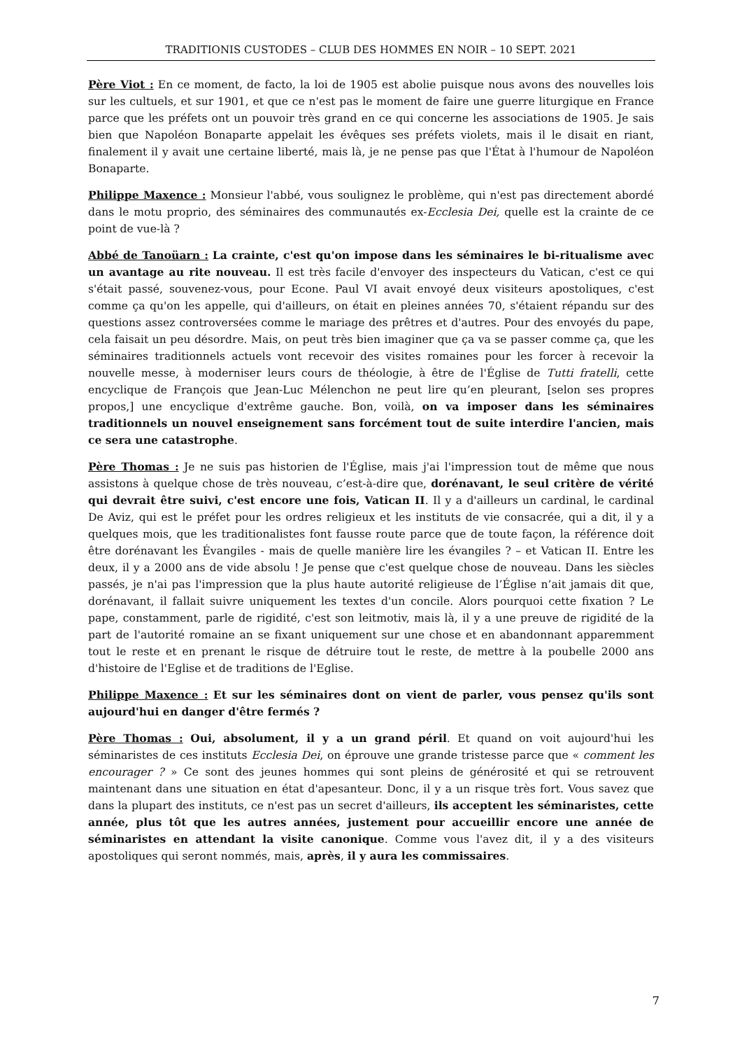TRADITIONIS CUSTODES – CLUB DES HOMMES EN NOIR – 10 SEPT. 2021
Père Viot : En ce moment, de facto, la loi de 1905 est abolie puisque nous avons des nouvelles lois sur les cultuels, et sur 1901, et que ce n'est pas le moment de faire une guerre liturgique en France parce que les préfets ont un pouvoir très grand en ce qui concerne les associations de 1905. Je sais bien que Napoléon Bonaparte appelait les évêques ses préfets violets, mais il le disait en riant, finalement il y avait une certaine liberté, mais là, je ne pense pas que l'État à l'humour de Napoléon Bonaparte.
Philippe Maxence : Monsieur l'abbé, vous soulignez le problème, qui n'est pas directement abordé dans le motu proprio, des séminaires des communautés ex-Ecclesia Dei, quelle est la crainte de ce point de vue-là ?
Abbé de Tanoüarn : La crainte, c'est qu'on impose dans les séminaires le bi-ritualisme avec un avantage au rite nouveau. Il est très facile d'envoyer des inspecteurs du Vatican, c'est ce qui s'était passé, souvenez-vous, pour Econe. Paul VI avait envoyé deux visiteurs apostoliques, c'est comme ça qu'on les appelle, qui d'ailleurs, on était en pleines années 70, s'étaient répandu sur des questions assez controversées comme le mariage des prêtres et d'autres. Pour des envoyés du pape, cela faisait un peu désordre. Mais, on peut très bien imaginer que ça va se passer comme ça, que les séminaires traditionnels actuels vont recevoir des visites romaines pour les forcer à recevoir la nouvelle messe, à moderniser leurs cours de théologie, à être de l'Église de Tutti fratelli, cette encyclique de François que Jean-Luc Mélenchon ne peut lire qu’en pleurant, [selon ses propres propos,] une encyclique d'extrême gauche. Bon, voilà, on va imposer dans les séminaires traditionnels un nouvel enseignement sans forcément tout de suite interdire l'ancien, mais ce sera une catastrophe.
Père Thomas : Je ne suis pas historien de l'Église, mais j'ai l'impression tout de même que nous assistons à quelque chose de très nouveau, c’est-à-dire que, dorénavant, le seul critère de vérité qui devrait être suivi, c'est encore une fois, Vatican II. Il y a d'ailleurs un cardinal, le cardinal De Aviz, qui est le préfet pour les ordres religieux et les instituts de vie consacrée, qui a dit, il y a quelques mois, que les traditionalistes font fausse route parce que de toute façon, la référence doit être dorénavant les Évangiles - mais de quelle manière lire les évangiles ? – et Vatican II. Entre les deux, il y a 2000 ans de vide absolu ! Je pense que c'est quelque chose de nouveau. Dans les siècles passés, je n'ai pas l'impression que la plus haute autorité religieuse de l’Église n’ait jamais dit que, dorénavant, il fallait suivre uniquement les textes d'un concile. Alors pourquoi cette fixation ? Le pape, constamment, parle de rigidité, c'est son leitmotiv, mais là, il y a une preuve de rigidité de la part de l'autorité romaine an se fixant uniquement sur une chose et en abandonnant apparemment tout le reste et en prenant le risque de détruire tout le reste, de mettre à la poubelle 2000 ans d'histoire de l'Eglise et de traditions de l'Eglise.
Philippe Maxence : Et sur les séminaires dont on vient de parler, vous pensez qu'ils sont aujourd'hui en danger d'être fermés ?
Père Thomas : Oui, absolument, il y a un grand péril. Et quand on voit aujourd'hui les séminaristes de ces instituts Ecclesia Dei, on éprouve une grande tristesse parce que « comment les encourager ? » Ce sont des jeunes hommes qui sont pleins de générosité et qui se retrouvent maintenant dans une situation en état d'apesanteur. Donc, il y a un risque très fort. Vous savez que dans la plupart des instituts, ce n'est pas un secret d'ailleurs, ils acceptent les séminaristes, cette année, plus tôt que les autres années, justement pour accueillir encore une année de séminaristes en attendant la visite canonique. Comme vous l'avez dit, il y a des visiteurs apostoliques qui seront nommés, mais, après, il y aura les commissaires.
7